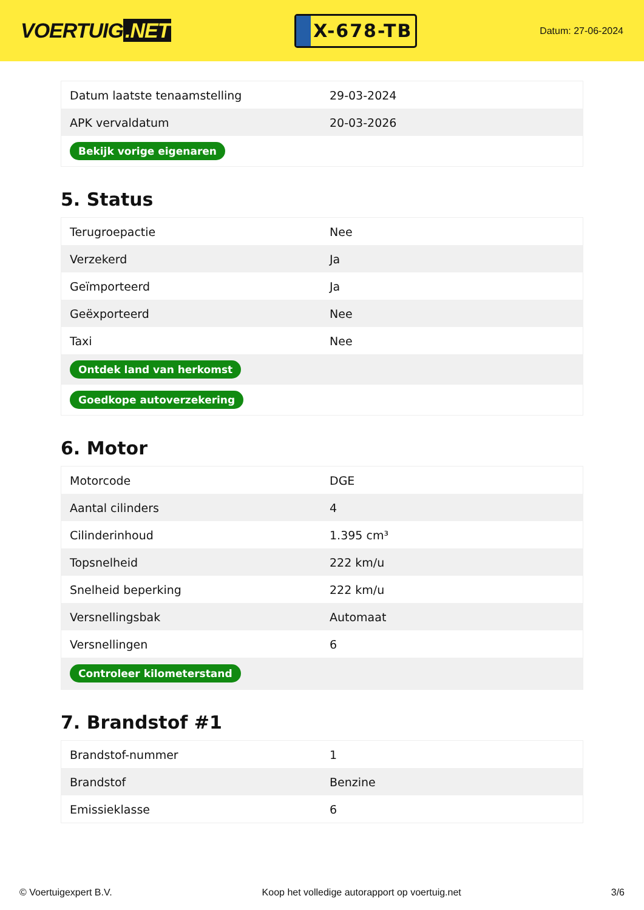VOERTUIG.NET
X-678-TB
Datum: 27-06-2024
| Datum laatste tenaamstelling | 29-03-2024 |
| APK vervaldatum | 20-03-2026 |
| Bekijk vorige eigenaren | |
5. Status
| Terugroepactie | Nee |
| Verzekerd | Ja |
| Geïmporteerd | Ja |
| Geëxporteerd | Nee |
| Taxi | Nee |
| Ontdek land van herkomst | |
| Goedkope autoverzekering | |
6. Motor
| Motorcode | DGE |
| Aantal cilinders | 4 |
| Cilinderinhoud | 1.395 cm³ |
| Topsnelheid | 222 km/u |
| Snelheid beperking | 222 km/u |
| Versnellingsbak | Automaat |
| Versnellingen | 6 |
| Controleer kilometerstand | |
7. Brandstof #1
| Brandstof-nummer | 1 |
| Brandstof | Benzine |
| Emissieklasse | 6 |
© Voertuigexpert B.V. Koop het volledige autorapport op voertuig.net 3/6